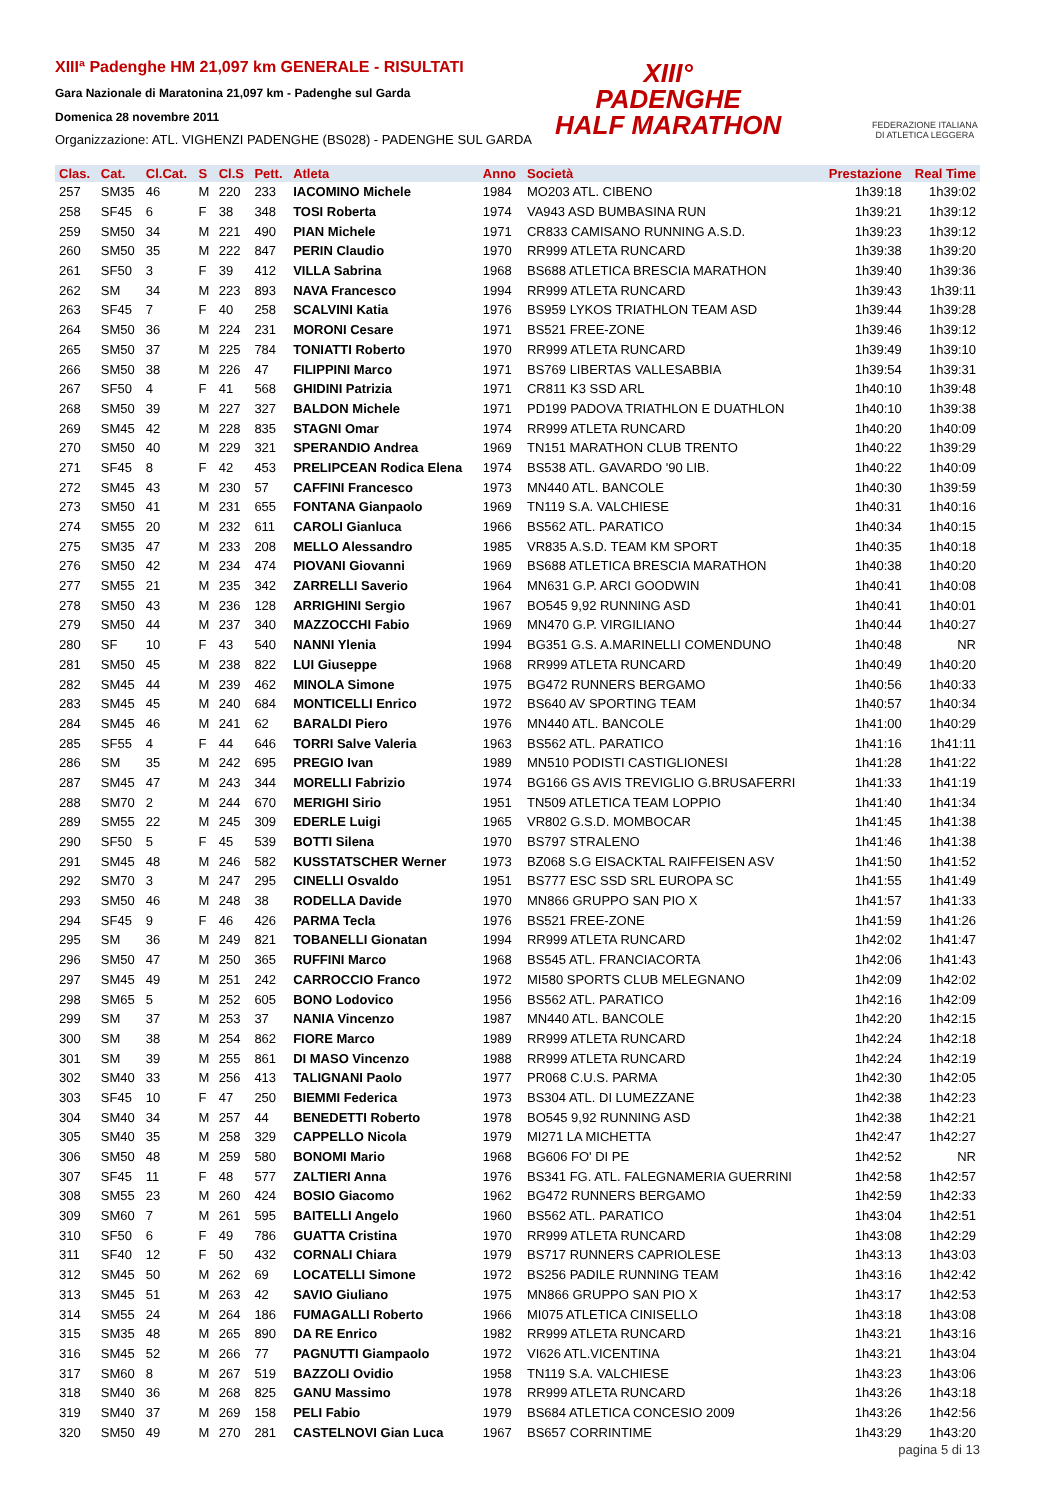XIIIª Padenghe HM 21,097 km GENERALE - RISULTATI
Gara Nazionale di Maratonina 21,097 km - Padenghe sul Garda
Domenica 28 novembre 2011
Organizzazione: ATL. VIGHENZI PADENGHE (BS028) - PADENGHE SUL GARDA
XIII°
PADENGHE
HALF MARATHON
FEDERAZIONE ITALIANA
DI ATLETICA LEGGERA
| Clas. | Cat. | Cl.Cat. | S | Cl.S | Pett. | Atleta | Anno | Società | Prestazione | Real Time |
| --- | --- | --- | --- | --- | --- | --- | --- | --- | --- | --- |
| 257 | SM35 | 46 | M | 220 | 233 | IACOMINO Michele | 1984 | MO203 ATL. CIBENO | 1h39:18 | 1h39:02 |
| 258 | SF45 | 6 | F | 38 | 348 | TOSI Roberta | 1974 | VA943 ASD BUMBASINA RUN | 1h39:21 | 1h39:12 |
| 259 | SM50 | 34 | M | 221 | 490 | PIAN Michele | 1971 | CR833 CAMISANO RUNNING A.S.D. | 1h39:23 | 1h39:12 |
| 260 | SM50 | 35 | M | 222 | 847 | PERIN Claudio | 1970 | RR999 ATLETA RUNCARD | 1h39:38 | 1h39:20 |
| 261 | SF50 | 3 | F | 39 | 412 | VILLA Sabrina | 1968 | BS688 ATLETICA BRESCIA MARATHON | 1h39:40 | 1h39:36 |
| 262 | SM | 34 | M | 223 | 893 | NAVA Francesco | 1994 | RR999 ATLETA RUNCARD | 1h39:43 | 1h39:11 |
| 263 | SF45 | 7 | F | 40 | 258 | SCALVINI Katia | 1976 | BS959 LYKOS TRIATHLON TEAM ASD | 1h39:44 | 1h39:28 |
| 264 | SM50 | 36 | M | 224 | 231 | MORONI Cesare | 1971 | BS521 FREE-ZONE | 1h39:46 | 1h39:12 |
| 265 | SM50 | 37 | M | 225 | 784 | TONIATTI Roberto | 1970 | RR999 ATLETA RUNCARD | 1h39:49 | 1h39:10 |
| 266 | SM50 | 38 | M | 226 | 47 | FILIPPINI Marco | 1971 | BS769 LIBERTAS VALLESABBIA | 1h39:54 | 1h39:31 |
| 267 | SF50 | 4 | F | 41 | 568 | GHIDINI Patrizia | 1971 | CR811 K3 SSD ARL | 1h40:10 | 1h39:48 |
| 268 | SM50 | 39 | M | 227 | 327 | BALDON Michele | 1971 | PD199 PADOVA TRIATHLON E DUATHLON | 1h40:10 | 1h39:38 |
| 269 | SM45 | 42 | M | 228 | 835 | STAGNI Omar | 1974 | RR999 ATLETA RUNCARD | 1h40:20 | 1h40:09 |
| 270 | SM50 | 40 | M | 229 | 321 | SPERANDIO Andrea | 1969 | TN151 MARATHON CLUB TRENTO | 1h40:22 | 1h39:29 |
| 271 | SF45 | 8 | F | 42 | 453 | PRELIPCEAN Rodica Elena | 1974 | BS538 ATL. GAVARDO '90 LIB. | 1h40:22 | 1h40:09 |
| 272 | SM45 | 43 | M | 230 | 57 | CAFFINI Francesco | 1973 | MN440 ATL. BANCOLE | 1h40:30 | 1h39:59 |
| 273 | SM50 | 41 | M | 231 | 655 | FONTANA Gianpaolo | 1969 | TN119 S.A. VALCHIESE | 1h40:31 | 1h40:16 |
| 274 | SM55 | 20 | M | 232 | 611 | CAROLI Gianluca | 1966 | BS562 ATL. PARATICO | 1h40:34 | 1h40:15 |
| 275 | SM35 | 47 | M | 233 | 208 | MELLO Alessandro | 1985 | VR835 A.S.D. TEAM KM SPORT | 1h40:35 | 1h40:18 |
| 276 | SM50 | 42 | M | 234 | 474 | PIOVANI Giovanni | 1969 | BS688 ATLETICA BRESCIA MARATHON | 1h40:38 | 1h40:20 |
| 277 | SM55 | 21 | M | 235 | 342 | ZARRELLI Saverio | 1964 | MN631 G.P. ARCI GOODWIN | 1h40:41 | 1h40:08 |
| 278 | SM50 | 43 | M | 236 | 128 | ARRIGHINI Sergio | 1967 | BO545 9,92 RUNNING ASD | 1h40:41 | 1h40:01 |
| 279 | SM50 | 44 | M | 237 | 340 | MAZZOCCHI Fabio | 1969 | MN470 G.P. VIRGILIANO | 1h40:44 | 1h40:27 |
| 280 | SF | 10 | F | 43 | 540 | NANNI Ylenia | 1994 | BG351 G.S. A.MARINELLI COMENDUNO | 1h40:48 | NR |
| 281 | SM50 | 45 | M | 238 | 822 | LUI Giuseppe | 1968 | RR999 ATLETA RUNCARD | 1h40:49 | 1h40:20 |
| 282 | SM45 | 44 | M | 239 | 462 | MINOLA Simone | 1975 | BG472 RUNNERS BERGAMO | 1h40:56 | 1h40:33 |
| 283 | SM45 | 45 | M | 240 | 684 | MONTICELLI Enrico | 1972 | BS640 AV SPORTING TEAM | 1h40:57 | 1h40:34 |
| 284 | SM45 | 46 | M | 241 | 62 | BARALDI Piero | 1976 | MN440 ATL. BANCOLE | 1h41:00 | 1h40:29 |
| 285 | SF55 | 4 | F | 44 | 646 | TORRI Salve Valeria | 1963 | BS562 ATL. PARATICO | 1h41:16 | 1h41:11 |
| 286 | SM | 35 | M | 242 | 695 | PREGIO Ivan | 1989 | MN510 PODISTI CASTIGLIONESI | 1h41:28 | 1h41:22 |
| 287 | SM45 | 47 | M | 243 | 344 | MORELLI Fabrizio | 1974 | BG166 GS AVIS TREVIGLIO G.BRUSAFERRI | 1h41:33 | 1h41:19 |
| 288 | SM70 | 2 | M | 244 | 670 | MERIGHI Sirio | 1951 | TN509 ATLETICA TEAM LOPPIO | 1h41:40 | 1h41:34 |
| 289 | SM55 | 22 | M | 245 | 309 | EDERLE Luigi | 1965 | VR802 G.S.D. MOMBOCAR | 1h41:45 | 1h41:38 |
| 290 | SF50 | 5 | F | 45 | 539 | BOTTI Silena | 1970 | BS797 STRALENO | 1h41:46 | 1h41:38 |
| 291 | SM45 | 48 | M | 246 | 582 | KUSSTATSCHER Werner | 1973 | BZ068 S.G EISACKTAL RAIFFEISEN ASV | 1h41:50 | 1h41:52 |
| 292 | SM70 | 3 | M | 247 | 295 | CINELLI Osvaldo | 1951 | BS777 ESC SSD SRL EUROPA SC | 1h41:55 | 1h41:49 |
| 293 | SM50 | 46 | M | 248 | 38 | RODELLA Davide | 1970 | MN866 GRUPPO SAN PIO X | 1h41:57 | 1h41:33 |
| 294 | SF45 | 9 | F | 46 | 426 | PARMA Tecla | 1976 | BS521 FREE-ZONE | 1h41:59 | 1h41:26 |
| 295 | SM | 36 | M | 249 | 821 | TOBANELLI Gionatan | 1994 | RR999 ATLETA RUNCARD | 1h42:02 | 1h41:47 |
| 296 | SM50 | 47 | M | 250 | 365 | RUFFINI Marco | 1968 | BS545 ATL. FRANCIACORTA | 1h42:06 | 1h41:43 |
| 297 | SM45 | 49 | M | 251 | 242 | CARROCCIO Franco | 1972 | MI580 SPORTS CLUB MELEGNANO | 1h42:09 | 1h42:02 |
| 298 | SM65 | 5 | M | 252 | 605 | BONO Lodovico | 1956 | BS562 ATL. PARATICO | 1h42:16 | 1h42:09 |
| 299 | SM | 37 | M | 253 | 37 | NANIA Vincenzo | 1987 | MN440 ATL. BANCOLE | 1h42:20 | 1h42:15 |
| 300 | SM | 38 | M | 254 | 862 | FIORE Marco | 1989 | RR999 ATLETA RUNCARD | 1h42:24 | 1h42:18 |
| 301 | SM | 39 | M | 255 | 861 | DI MASO Vincenzo | 1988 | RR999 ATLETA RUNCARD | 1h42:24 | 1h42:19 |
| 302 | SM40 | 33 | M | 256 | 413 | TALIGNANI Paolo | 1977 | PR068 C.U.S. PARMA | 1h42:30 | 1h42:05 |
| 303 | SF45 | 10 | F | 47 | 250 | BIEMMI Federica | 1973 | BS304 ATL. DI LUMEZZANE | 1h42:38 | 1h42:23 |
| 304 | SM40 | 34 | M | 257 | 44 | BENEDETTI Roberto | 1978 | BO545 9,92 RUNNING ASD | 1h42:38 | 1h42:21 |
| 305 | SM40 | 35 | M | 258 | 329 | CAPPELLO Nicola | 1979 | MI271 LA MICHETTA | 1h42:47 | 1h42:27 |
| 306 | SM50 | 48 | M | 259 | 580 | BONOMI Mario | 1968 | BG606 FO' DI PE | 1h42:52 | NR |
| 307 | SF45 | 11 | F | 48 | 577 | ZALTIERI Anna | 1976 | BS341 FG. ATL. FALEGNAMERIA GUERRINI | 1h42:58 | 1h42:57 |
| 308 | SM55 | 23 | M | 260 | 424 | BOSIO Giacomo | 1962 | BG472 RUNNERS BERGAMO | 1h42:59 | 1h42:33 |
| 309 | SM60 | 7 | M | 261 | 595 | BAITELLI Angelo | 1960 | BS562 ATL. PARATICO | 1h43:04 | 1h42:51 |
| 310 | SF50 | 6 | F | 49 | 786 | GUATTA Cristina | 1970 | RR999 ATLETA RUNCARD | 1h43:08 | 1h42:29 |
| 311 | SF40 | 12 | F | 50 | 432 | CORNALI Chiara | 1979 | BS717 RUNNERS CAPRIOLESE | 1h43:13 | 1h43:03 |
| 312 | SM45 | 50 | M | 262 | 69 | LOCATELLI Simone | 1972 | BS256 PADILE RUNNING TEAM | 1h43:16 | 1h42:42 |
| 313 | SM45 | 51 | M | 263 | 42 | SAVIO Giuliano | 1975 | MN866 GRUPPO SAN PIO X | 1h43:17 | 1h42:53 |
| 314 | SM55 | 24 | M | 264 | 186 | FUMAGALLI Roberto | 1966 | MI075 ATLETICA CINISELLO | 1h43:18 | 1h43:08 |
| 315 | SM35 | 48 | M | 265 | 890 | DA RE Enrico | 1982 | RR999 ATLETA RUNCARD | 1h43:21 | 1h43:16 |
| 316 | SM45 | 52 | M | 266 | 77 | PAGNUTTI Giampaolo | 1972 | VI626 ATL.VICENTINA | 1h43:21 | 1h43:04 |
| 317 | SM60 | 8 | M | 267 | 519 | BAZZOLI Ovidio | 1958 | TN119 S.A. VALCHIESE | 1h43:23 | 1h43:06 |
| 318 | SM40 | 36 | M | 268 | 825 | GANU Massimo | 1978 | RR999 ATLETA RUNCARD | 1h43:26 | 1h43:18 |
| 319 | SM40 | 37 | M | 269 | 158 | PELI Fabio | 1979 | BS684 ATLETICA CONCESIO 2009 | 1h43:26 | 1h42:56 |
| 320 | SM50 | 49 | M | 270 | 281 | CASTELNOVI Gian Luca | 1967 | BS657 CORRINTIME | 1h43:29 | 1h43:20 |
pagina 5 di 13